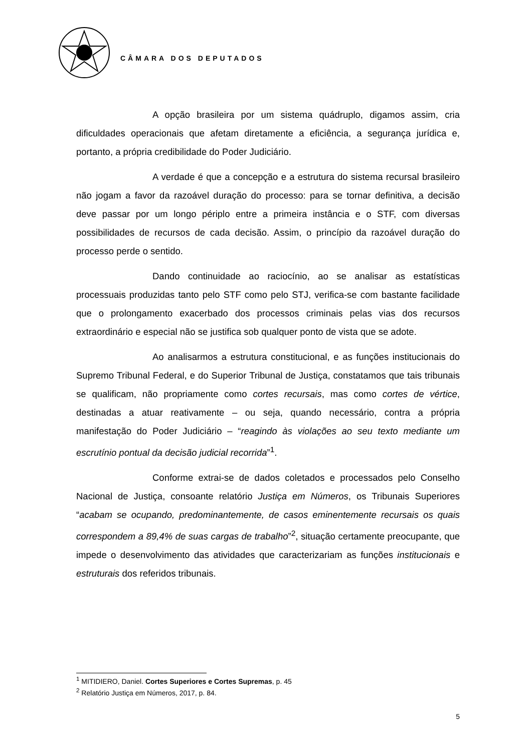CÂMARA DOS DEPUTADOS
A opção brasileira por um sistema quádruplo, digamos assim, cria dificuldades operacionais que afetam diretamente a eficiência, a segurança jurídica e, portanto, a própria credibilidade do Poder Judiciário.
A verdade é que a concepção e a estrutura do sistema recursal brasileiro não jogam a favor da razoável duração do processo: para se tornar definitiva, a decisão deve passar por um longo périplo entre a primeira instância e o STF, com diversas possibilidades de recursos de cada decisão. Assim, o princípio da razoável duração do processo perde o sentido.
Dando continuidade ao raciocínio, ao se analisar as estatísticas processuais produzidas tanto pelo STF como pelo STJ, verifica-se com bastante facilidade que o prolongamento exacerbado dos processos criminais pelas vias dos recursos extraordinário e especial não se justifica sob qualquer ponto de vista que se adote.
Ao analisarmos a estrutura constitucional, e as funções institucionais do Supremo Tribunal Federal, e do Superior Tribunal de Justiça, constatamos que tais tribunais se qualificam, não propriamente como cortes recursais, mas como cortes de vértice, destinadas a atuar reativamente – ou seja, quando necessário, contra a própria manifestação do Poder Judiciário – “reagindo às violações ao seu texto mediante um escrutínio pontual da decisão judicial recorrida”<sup>1</sup>.
Conforme extrai-se de dados coletados e processados pelo Conselho Nacional de Justiça, consoante relatório Justiça em Números, os Tribunais Superiores “acabam se ocupando, predominantemente, de casos eminentemente recursais os quais correspondem a 89,4% de suas cargas de trabalho”<sup>2</sup>, situação certamente preocupante, que impede o desenvolvimento das atividades que caracterizariam as funções institucionais e estruturais dos referidos tribunais.
<sup>1</sup> MITIDIERO, Daniel. Cortes Superiores e Cortes Supremas, p. 45
<sup>2</sup> Relatório Justiça em Números, 2017, p. 84.
5